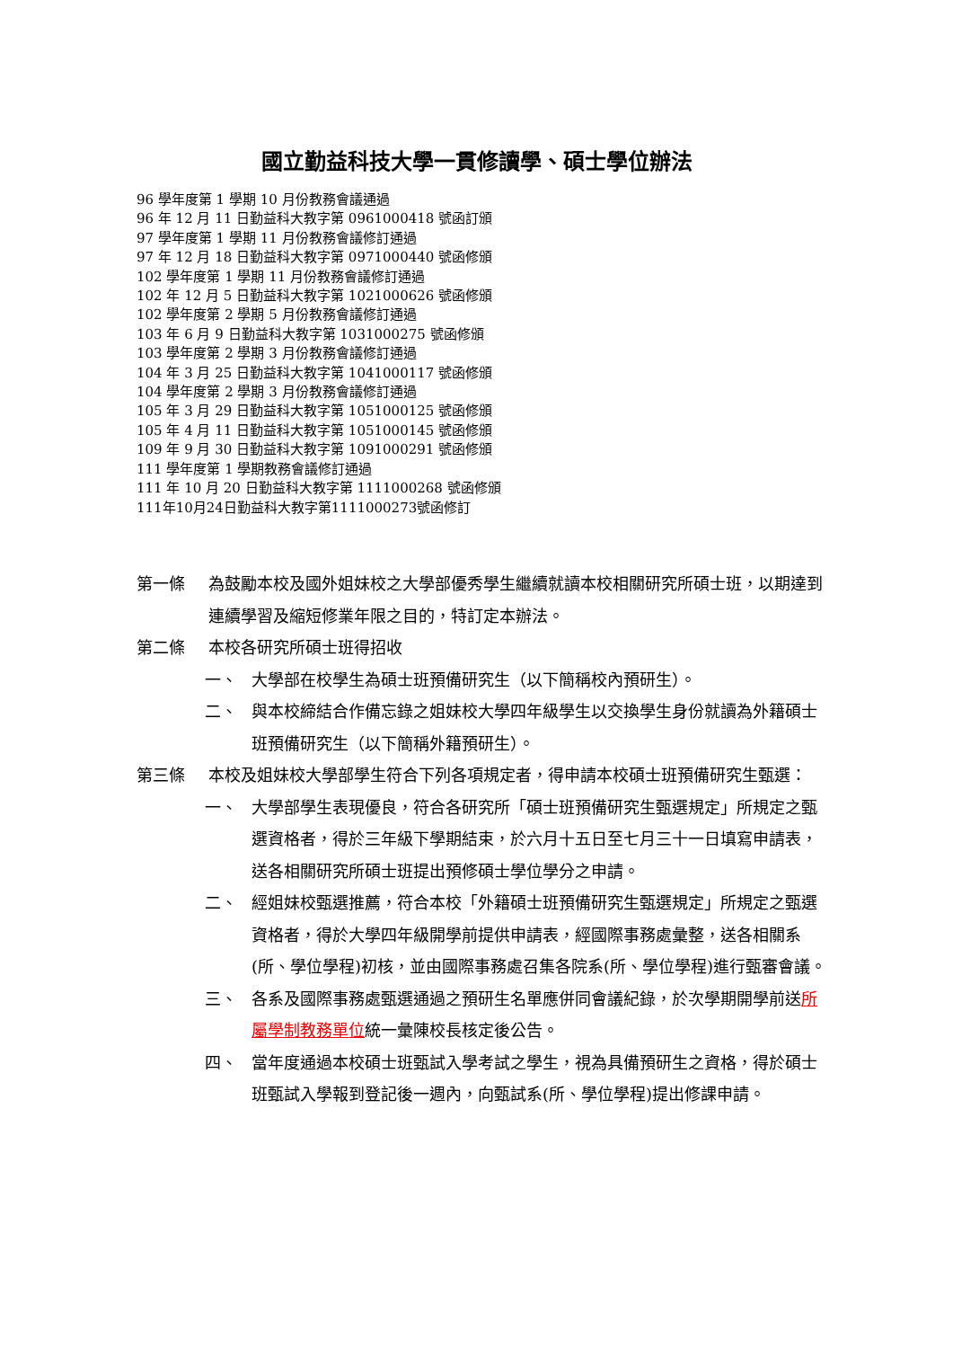國立勤益科技大學一貫修讀學、碩士學位辦法
96 學年度第 1 學期 10 月份教務會議通過
96 年 12 月 11 日勤益科大教字第 0961000418 號函訂頒
97 學年度第 1 學期 11 月份教務會議修訂通過
97 年 12 月 18 日勤益科大教字第 0971000440 號函修頒
102 學年度第 1 學期 11 月份教務會議修訂通過
102 年 12 月 5 日勤益科大教字第 1021000626 號函修頒
102 學年度第 2 學期 5 月份教務會議修訂通過
103 年 6 月 9 日勤益科大教字第 1031000275 號函修頒
103 學年度第 2 學期 3 月份教務會議修訂通過
104 年 3 月 25 日勤益科大教字第 1041000117 號函修頒
104 學年度第 2 學期 3 月份教務會議修訂通過
105 年 3 月 29 日勤益科大教字第 1051000125 號函修頒
105 年 4 月 11 日勤益科大教字第 1051000145 號函修頒
109 年 9 月 30 日勤益科大教字第 1091000291 號函修頒
111 學年度第 1 學期教務會議修訂通過
111 年 10 月 20 日勤益科大教字第 1111000268 號函修頒
111年10月24日勤益科大教字第1111000273號函修訂
第一條 為鼓勵本校及國外姐妹校之大學部優秀學生繼續就讀本校相關研究所碩士班，以期達到連續學習及縮短修業年限之目的，特訂定本辦法。
第二條 本校各研究所碩士班得招收
一、 大學部在校學生為碩士班預備研究生（以下簡稱校內預研生）。
二、 與本校締結合作備忘錄之姐妹校大學四年級學生以交換學生身份就讀為外籍碩士班預備研究生（以下簡稱外籍預研生）。
第三條 本校及姐妹校大學部學生符合下列各項規定者，得申請本校碩士班預備研究生甄選：
一、 大學部學生表現優良，符合各研究所「碩士班預備研究生甄選規定」所規定之甄選資格者，得於三年級下學期結束，於六月十五日至七月三十一日填寫申請表，送各相關研究所碩士班提出預修碩士學位學分之申請。
二、 經姐妹校甄選推薦，符合本校「外籍碩士班預備研究生甄選規定」所規定之甄選資格者，得於大學四年級開學前提供申請表，經國際事務處彙整，送各相關系(所、學位學程)初核，並由國際事務處召集各院系(所、學位學程)進行甄審會議。
三、 各系及國際事務處甄選通過之預研生名單應併同會議紀錄，於次學期開學前送所屬學制教務單位統一彙陳校長核定後公告。
四、 當年度通過本校碩士班甄試入學考試之學生，視為具備預研生之資格，得於碩士班甄試入學報到登記後一週內，向甄試系(所、學位學程)提出修課申請。